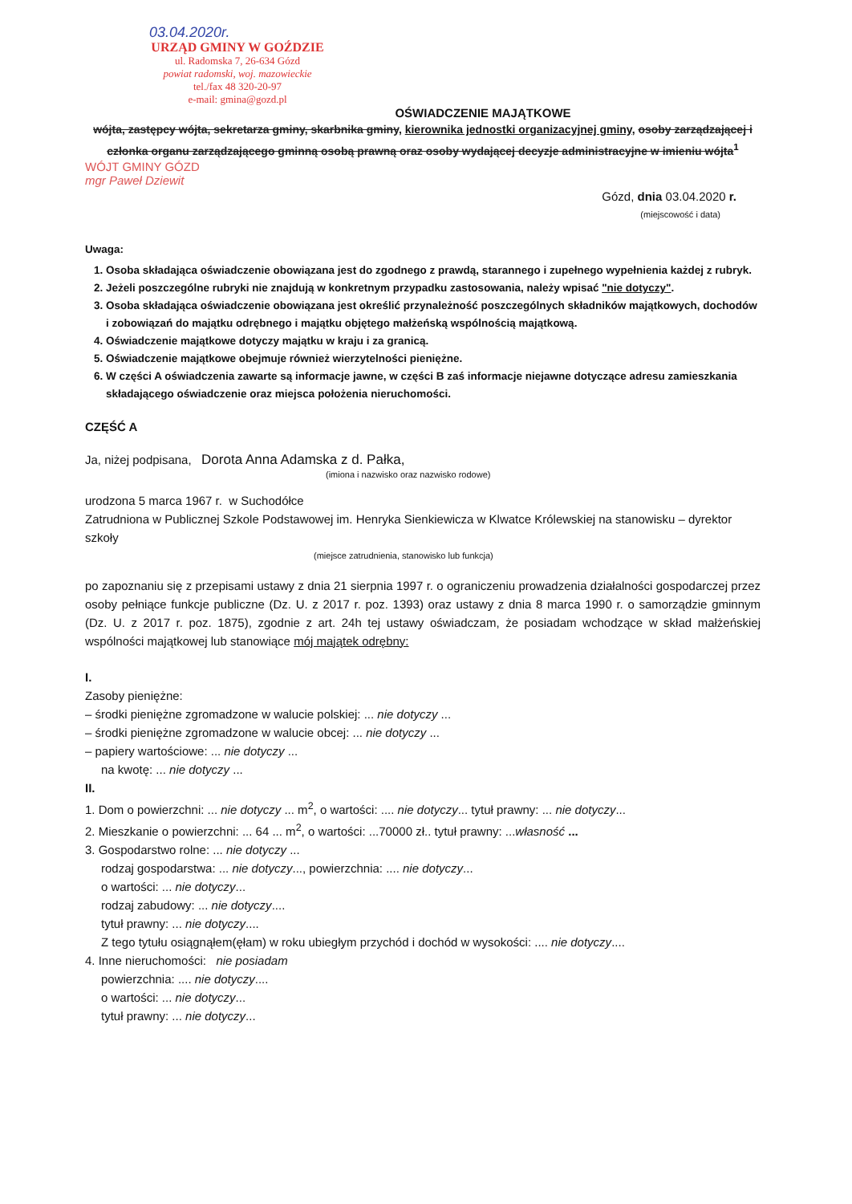03.04.2020r.
URZĄD GMINY W GOŹDZIE
ul. Radomska 7, 26-634 Gózd
powiat radomski, woj. mazowieckie
tel./fax 48 320-20-97
e-mail: gmina@gozd.pl
OŚWIADCZENIE MAJĄTKOWE
wójta, zastępcy wójta, sekretarza gminy, skarbnika gminy, kierownika jednostki organizacyjnej gminy, osoby zarządzającej i członka organu zarządzającego gminną osobą prawną oraz osoby wydającej decyzje administracyjne w imieniu wójta<sup>1</sup>
WÓJT GMINY GÓZD
mgr Paweł Dziewit
Gózd, dnia 03.04.2020 r.
(miejscowość i data)
Uwaga:
1. Osoba składająca oświadczenie obowiązana jest do zgodnego z prawdą, starannego i zupełnego wypełnienia każdej z rubryk.
2. Jeżeli poszczególne rubryki nie znajdują w konkretnym przypadku zastosowania, należy wpisać "nie dotyczy".
3. Osoba składająca oświadczenie obowiązana jest określić przynależność poszczególnych składników majątkowych, dochodów i zobowiązań do majątku odrębnego i majątku objętego małżeńską wspólnością majątkową.
4. Oświadczenie majątkowe dotyczy majątku w kraju i za granicą.
5. Oświadczenie majątkowe obejmuje również wierzytelności pieniężne.
6. W części A oświadczenia zawarte są informacje jawne, w części B zaś informacje niejawne dotyczące adresu zamieszkania składającego oświadczenie oraz miejsca położenia nieruchomości.
CZĘŚĆ A
Ja, niżej podpisana, Dorota Anna Adamska z d. Pałka,
(imiona i nazwisko oraz nazwisko rodowe)
urodzona 5 marca 1967 r. w Suchodółce
Zatrudniona w Publicznej Szkole Podstawowej im. Henryka Sienkiewicza w Klwatce Królewskiej na stanowisku – dyrektor szkoły
(miejsce zatrudnienia, stanowisko lub funkcja)
po zapoznaniu się z przepisami ustawy z dnia 21 sierpnia 1997 r. o ograniczeniu prowadzenia działalności gospodarczej przez osoby pełniące funkcje publiczne (Dz. U. z 2017 r. poz. 1393) oraz ustawy z dnia 8 marca 1990 r. o samorządzie gminnym (Dz. U. z 2017 r. poz. 1875), zgodnie z art. 24h tej ustawy oświadczam, że posiadam wchodzące w skład małżeńskiej wspólności majątkowej lub stanowiące mój majątek odrębny:
I.
Zasoby pieniężne:
– środki pieniężne zgromadzone w walucie polskiej: ... nie dotyczy ...
– środki pieniężne zgromadzone w walucie obcej: ... nie dotyczy ...
– papiery wartościowe: ... nie dotyczy ...
na kwotę: ... nie dotyczy ...
II.
1. Dom o powierzchni: ... nie dotyczy ... m<sup>2</sup>, o wartości: .... nie dotyczy... tytuł prawny: ... nie dotyczy...
2. Mieszkanie o powierzchni: ... 64 ... m<sup>2</sup>, o wartości: ...70000 zł.. tytuł prawny: ...własność ...
3. Gospodarstwo rolne: ... nie dotyczy ...
rodzaj gospodarstwa: ... nie dotyczy..., powierzchnia: .... nie dotyczy...
o wartości: ... nie dotyczy...
rodzaj zabudowy: ... nie dotyczy....
tytuł prawny: ... nie dotyczy....
Z tego tytułu osiągnąłem(ęłam) w roku ubiegłym przychód i dochód w wysokości: .... nie dotyczy....
4. Inne nieruchomości: nie posiadam
powierzchnia: .... nie dotyczy....
o wartości: ... nie dotyczy...
tytuł prawny: ... nie dotyczy...